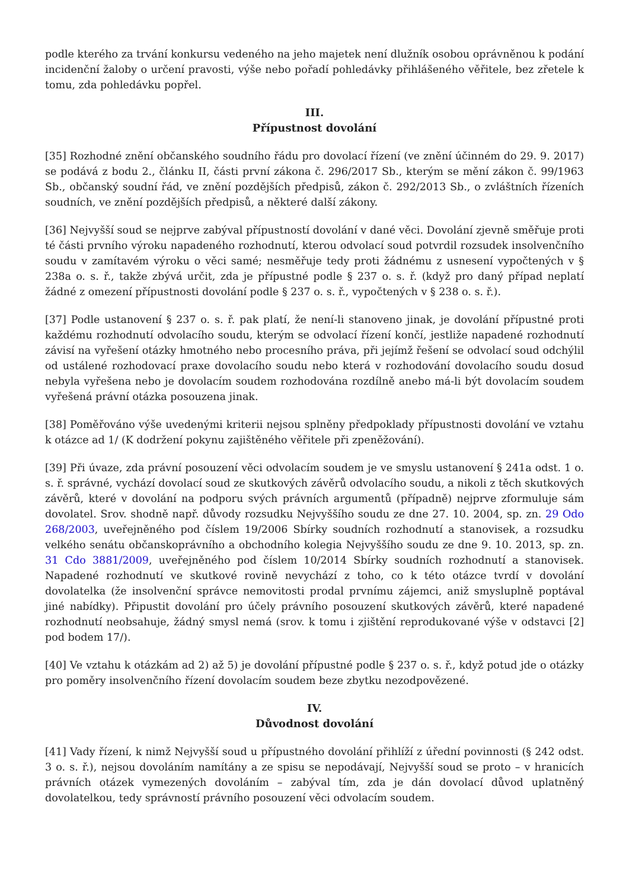podle kterého za trvání konkursu vedeného na jeho majetek není dlužník osobou oprávněnou k podání incidenční žaloby o určení pravosti, výše nebo pořadí pohledávky přihlášeného věřitele, bez zřetele k tomu, zda pohledávku popřel.
III.
Přípustnost dovolání
[35] Rozhodné znění občanského soudního řádu pro dovolací řízení (ve znění účinném do 29. 9. 2017) se podává z bodu 2., článku II, části první zákona č. 296/2017 Sb., kterým se mění zákon č. 99/1963 Sb., občanský soudní řád, ve znění pozdějších předpisů, zákon č. 292/2013 Sb., o zvláštních řízeních soudních, ve znění pozdějších předpisů, a některé další zákony.
[36] Nejvyšší soud se nejprve zabýval přípustností dovolání v dané věci. Dovolání zjevně směřuje proti té části prvního výroku napadeného rozhodnutí, kterou odvolací soud potvrdil rozsudek insolvenčního soudu v zamítavém výroku o věci samé; nesměřuje tedy proti žádnému z usnesení vypočtených v § 238a o. s. ř., takže zbývá určit, zda je přípustné podle § 237 o. s. ř. (když pro daný případ neplatí žádné z omezení přípustnosti dovolání podle § 237 o. s. ř., vypočtených v § 238 o. s. ř.).
[37] Podle ustanovení § 237 o. s. ř. pak platí, že není-li stanoveno jinak, je dovolání přípustné proti každému rozhodnutí odvolacího soudu, kterým se odvolací řízení končí, jestliže napadené rozhodnutí závisí na vyřešení otázky hmotného nebo procesního práva, při jejímž řešení se odvolací soud odchýlil od ustálené rozhodovací praxe dovolacího soudu nebo která v rozhodování dovolacího soudu dosud nebyla vyřešena nebo je dovolacím soudem rozhodována rozdílně anebo má-li být dovolacím soudem vyřešená právní otázka posouzena jinak.
[38] Poměřováno výše uvedenými kriterii nejsou splněny předpoklady přípustnosti dovolání ve vztahu k otázce ad 1/ (K dodržení pokynu zajištěného věřitele při zpeněžování).
[39] Při úvaze, zda právní posouzení věci odvolacím soudem je ve smyslu ustanovení § 241a odst. 1 o. s. ř. správné, vychází dovolací soud ze skutkových závěrů odvolacího soudu, a nikoli z těch skutkových závěrů, které v dovolání na podporu svých právních argumentů (případně) nejprve zformuluje sám dovolatel. Srov. shodně např. důvody rozsudku Nejvyššího soudu ze dne 27. 10. 2004, sp. zn. 29 Odo 268/2003, uveřejněného pod číslem 19/2006 Sbírky soudních rozhodnutí a stanovisek, a rozsudku velkého senátu občanskoprávního a obchodního kolegia Nejvyššího soudu ze dne 9. 10. 2013, sp. zn. 31 Cdo 3881/2009, uveřejněného pod číslem 10/2014 Sbírky soudních rozhodnutí a stanovisek. Napadené rozhodnutí ve skutkové rovině nevychází z toho, co k této otázce tvrdí v dovolání dovolatelka (že insolvenční správce nemovitosti prodal prvnímu zájemci, aniž smysluplně poptával jiné nabídky). Připustit dovolání pro účely právního posouzení skutkových závěrů, které napadené rozhodnutí neobsahuje, žádný smysl nemá (srov. k tomu i zjištění reprodukované výše v odstavci [2] pod bodem 17/).
[40] Ve vztahu k otázkám ad 2) až 5) je dovolání přípustné podle § 237 o. s. ř., když potud jde o otázky pro poměry insolvenčního řízení dovolacím soudem beze zbytku nezodpovězené.
IV.
Důvodnost dovolání
[41] Vady řízení, k nimž Nejvyšší soud u přípustného dovolání přihlíží z úřední povinnosti (§ 242 odst. 3 o. s. ř.), nejsou dovoláním namítány a ze spisu se nepodávají, Nejvyšší soud se proto – v hranicích právních otázek vymezených dovoláním – zabýval tím, zda je dán dovolací důvod uplatněný dovolatelkou, tedy správností právního posouzení věci odvolacím soudem.